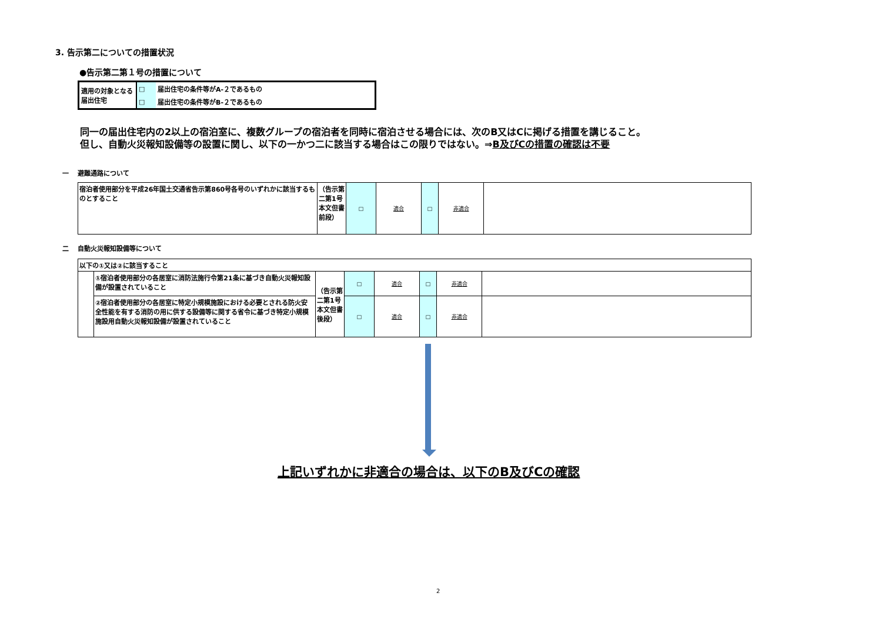3. 告示第二についての措置状況
●告示第二第１号の措置について
| 適用の対象となる届出住宅 | □ | 届出住宅の条件等がA-２であるもの |
| | □ | 届出住宅の条件等がB-２であるもの |
同一の届出住宅内の2以上の宿泊室に、複数グループの宿泊者を同時に宿泊させる場合には、次のB又はCに掲げる措置を講じること。
但し、自動火災報知設備等の設置に関し、以下の一かつ二に該当する場合はこの限りではない。⇒B及びCの措置の確認は不要
一　 避難通路について
| 宿泊者使用部分を平成26年国土交通省告示第860号各号のいずれかに該当するものとすること | （告示第二第1号本文但書前段） | □ | 適合 | □ | 非適合 | |
二　 自動火災報知設備等について
| 以下の①又は②に該当すること | | | | | | | |
| | ①宿泊者使用部分の各居室に消防法施行令第21条に基づき自動火災報知設備が設置されていること | （告示第二第1号本文但書後段） | □ | 適合 | □ | 非適合 | |
| | ②宿泊者使用部分の各居室に特定小規模施設における必要とされる防火安全性能を有する消防の用に供する設備等に関する省令に基づき特定小規模施設用自動火災報知設備が設置されていること | | □ | 適合 | □ | 非適合 | |
上記いずれかに非適合の場合は、以下のB及びCの確認
2